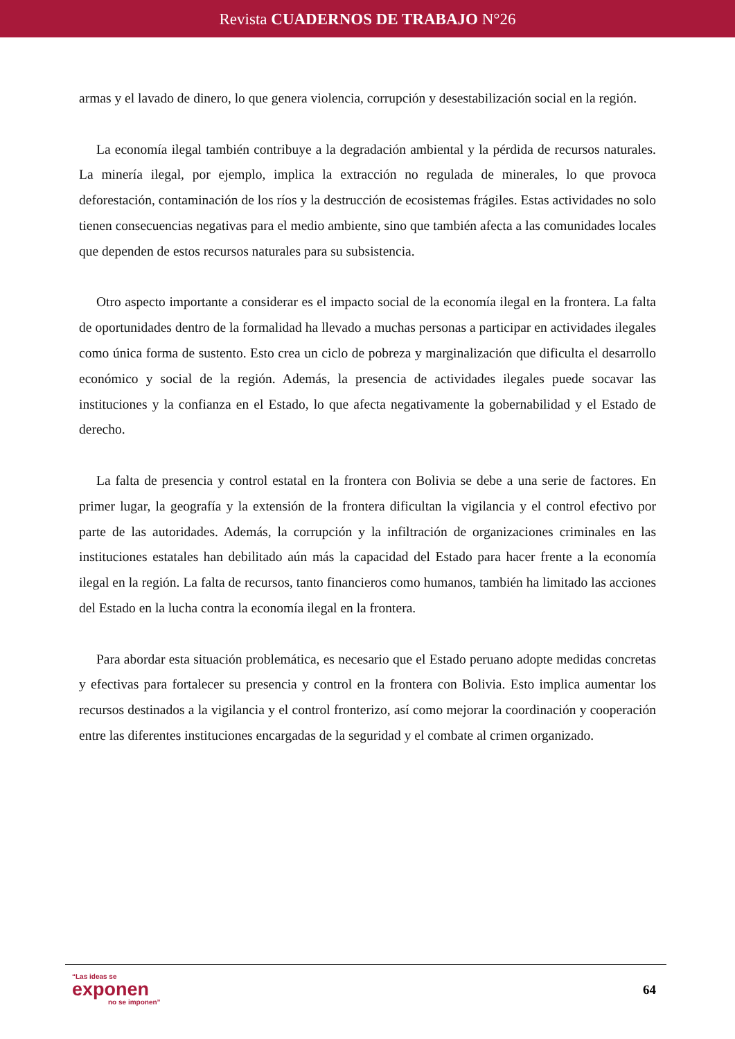Revista CUADERNOS DE TRABAJO N°26
armas y el lavado de dinero, lo que genera violencia, corrupción y desestabilización social en la región.
La economía ilegal también contribuye a la degradación ambiental y la pérdida de recursos naturales. La minería ilegal, por ejemplo, implica la extracción no regulada de minerales, lo que provoca deforestación, contaminación de los ríos y la destrucción de ecosistemas frágiles. Estas actividades no solo tienen consecuencias negativas para el medio ambiente, sino que también afecta a las comunidades locales que dependen de estos recursos naturales para su subsistencia.
Otro aspecto importante a considerar es el impacto social de la economía ilegal en la frontera. La falta de oportunidades dentro de la formalidad ha llevado a muchas personas a participar en actividades ilegales como única forma de sustento. Esto crea un ciclo de pobreza y marginalización que dificulta el desarrollo económico y social de la región. Además, la presencia de actividades ilegales puede socavar las instituciones y la confianza en el Estado, lo que afecta negativamente la gobernabilidad y el Estado de derecho.
La falta de presencia y control estatal en la frontera con Bolivia se debe a una serie de factores. En primer lugar, la geografía y la extensión de la frontera dificultan la vigilancia y el control efectivo por parte de las autoridades. Además, la corrupción y la infiltración de organizaciones criminales en las instituciones estatales han debilitado aún más la capacidad del Estado para hacer frente a la economía ilegal en la región. La falta de recursos, tanto financieros como humanos, también ha limitado las acciones del Estado en la lucha contra la economía ilegal en la frontera.
Para abordar esta situación problemática, es necesario que el Estado peruano adopte medidas concretas y efectivas para fortalecer su presencia y control en la frontera con Bolivia. Esto implica aumentar los recursos destinados a la vigilancia y el control fronterizo, así como mejorar la coordinación y cooperación entre las diferentes instituciones encargadas de la seguridad y el combate al crimen organizado.
“Las ideas se
exponen
no se imponen”
64